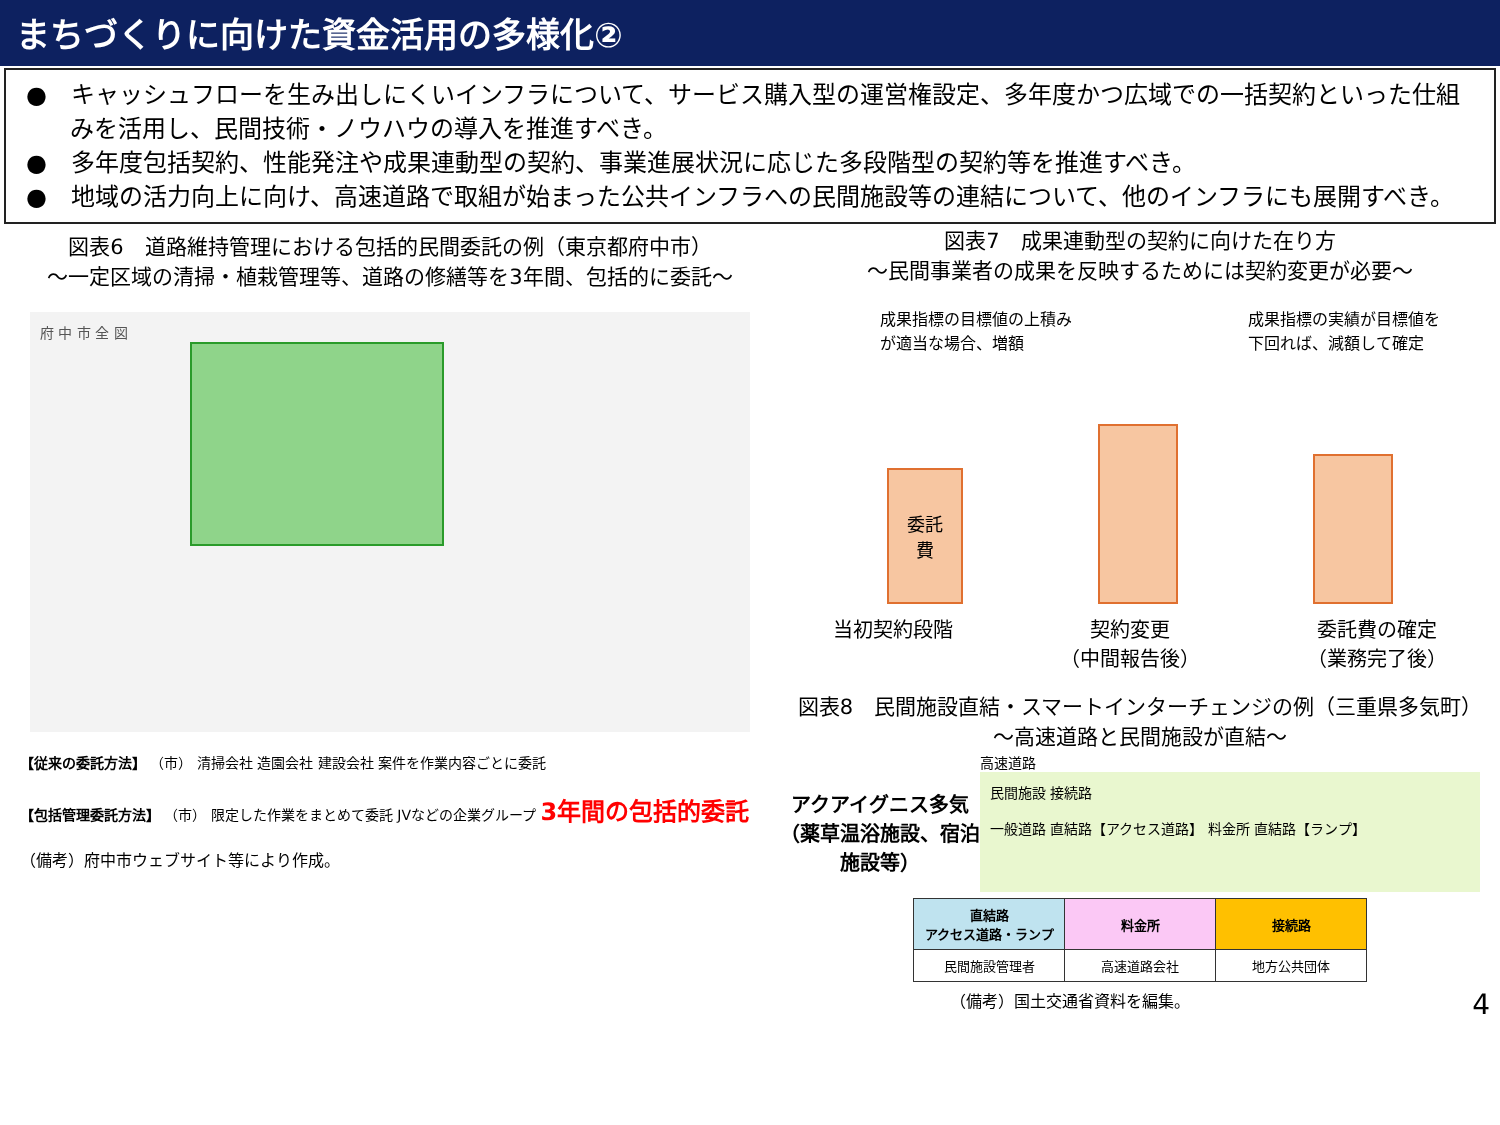まちづくりに向けた資金活用の多様化②
●　キャッシュフローを生み出しにくいインフラについて、サービス購入型の運営権設定、多年度かつ広域での一括契約といった仕組みを活用し、民間技術・ノウハウの導入を推進すべき。
●　多年度包括契約、性能発注や成果連動型の契約、事業進展状況に応じた多段階型の契約等を推進すべき。
●　地域の活力向上に向け、高速道路で取組が始まった公共インフラへの民間施設等の連結について、他のインフラにも展開すべき。
図表6　道路維持管理における包括的民間委託の例（東京都府中市）
～一定区域の清掃・植栽管理等、道路の修繕等を3年間、包括的に委託～
府 中 市 全 図
【従来の委託方法】 （市） 清掃会社 造園会社 建設会社 案件を作業内容ごとに委託
【包括管理委託方法】 （市） 限定した作業をまとめて委託 JVなどの企業グループ 3年間の包括的委託
（備考）府中市ウェブサイト等により作成。
図表7　成果連動型の契約に向けた在り方
～民間事業者の成果を反映するためには契約変更が必要～
成果指標の目標値の上積み
が適当な場合、増額 成果指標の実績が目標値を
下回れば、減額して確定
委託
費
当初契約段階 契約変更
（中間報告後） 委託費の確定
（業務完了後）
図表8　民間施設直結・スマートインターチェンジの例（三重県多気町）
～高速道路と民間施設が直結～
高速道路
アクアイグニス多気（薬草温浴施設、宿泊施設等）
民間施設 接続路
一般道路 直結路【アクセス道路】 料金所 直結路【ランプ】
| 直結路 アクセス道路・ランプ | 料金所 | 接続路 |
| --- | --- | --- |
| 民間施設管理者 | 高速道路会社 | 地方公共団体 |
（備考）国土交通省資料を編集。 4